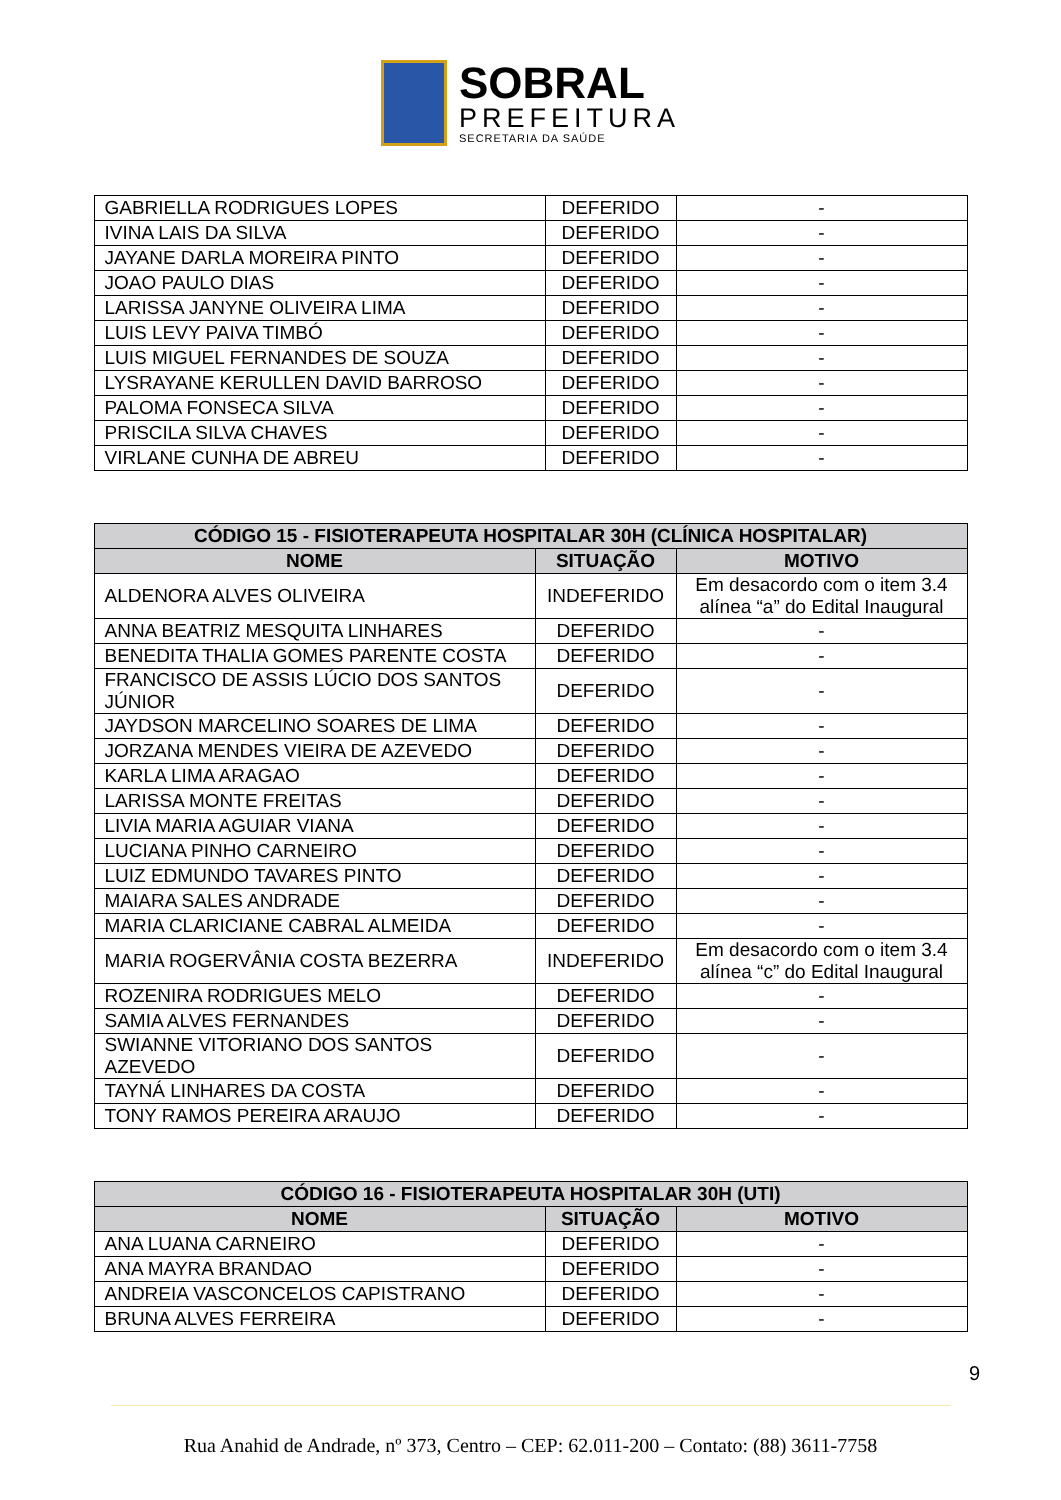SOBRAL
PREFEITURA
SECRETARIA DA SAÚDE
| GABRIELLA RODRIGUES LOPES | DEFERIDO | - |
| IVINA LAIS DA SILVA | DEFERIDO | - |
| JAYANE DARLA MOREIRA PINTO | DEFERIDO | - |
| JOAO PAULO DIAS | DEFERIDO | - |
| LARISSA JANYNE OLIVEIRA LIMA | DEFERIDO | - |
| LUIS LEVY PAIVA TIMBÓ | DEFERIDO | - |
| LUIS MIGUEL FERNANDES DE SOUZA | DEFERIDO | - |
| LYSRAYANE KERULLEN DAVID BARROSO | DEFERIDO | - |
| PALOMA FONSECA SILVA | DEFERIDO | - |
| PRISCILA SILVA CHAVES | DEFERIDO | - |
| VIRLANE CUNHA DE ABREU | DEFERIDO | - |
| CÓDIGO 15 - FISIOTERAPEUTA HOSPITALAR 30H (CLÍNICA HOSPITALAR) | | |
| --- | --- | --- |
| NOME | SITUAÇÃO | MOTIVO |
| ALDENORA ALVES OLIVEIRA | INDEFERIDO | Em desacordo com o item 3.4 alínea “a” do Edital Inaugural |
| ANNA BEATRIZ MESQUITA LINHARES | DEFERIDO | - |
| BENEDITA THALIA GOMES PARENTE COSTA | DEFERIDO | - |
| FRANCISCO DE ASSIS LÚCIO DOS SANTOS JÚNIOR | DEFERIDO | - |
| JAYDSON MARCELINO SOARES DE LIMA | DEFERIDO | - |
| JORZANA MENDES VIEIRA DE AZEVEDO | DEFERIDO | - |
| KARLA LIMA ARAGAO | DEFERIDO | - |
| LARISSA MONTE FREITAS | DEFERIDO | - |
| LIVIA MARIA AGUIAR VIANA | DEFERIDO | - |
| LUCIANA PINHO CARNEIRO | DEFERIDO | - |
| LUIZ EDMUNDO TAVARES PINTO | DEFERIDO | - |
| MAIARA SALES ANDRADE | DEFERIDO | - |
| MARIA CLARICIANE CABRAL ALMEIDA | DEFERIDO | - |
| MARIA ROGERVÂNIA COSTA BEZERRA | INDEFERIDO | Em desacordo com o item 3.4 alínea “c” do Edital Inaugural |
| ROZENIRA RODRIGUES MELO | DEFERIDO | - |
| SAMIA ALVES FERNANDES | DEFERIDO | - |
| SWIANNE VITORIANO DOS SANTOS AZEVEDO | DEFERIDO | - |
| TAYNÁ LINHARES DA COSTA | DEFERIDO | - |
| TONY RAMOS PEREIRA ARAUJO | DEFERIDO | - |
| CÓDIGO 16 - FISIOTERAPEUTA HOSPITALAR 30H (UTI) | | |
| --- | --- | --- |
| NOME | SITUAÇÃO | MOTIVO |
| ANA LUANA CARNEIRO | DEFERIDO | - |
| ANA MAYRA BRANDAO | DEFERIDO | - |
| ANDREIA VASCONCELOS CAPISTRANO | DEFERIDO | - |
| BRUNA ALVES FERREIRA | DEFERIDO | - |
9
Rua Anahid de Andrade, nº 373, Centro – CEP: 62.011-200 – Contato: (88) 3611-7758